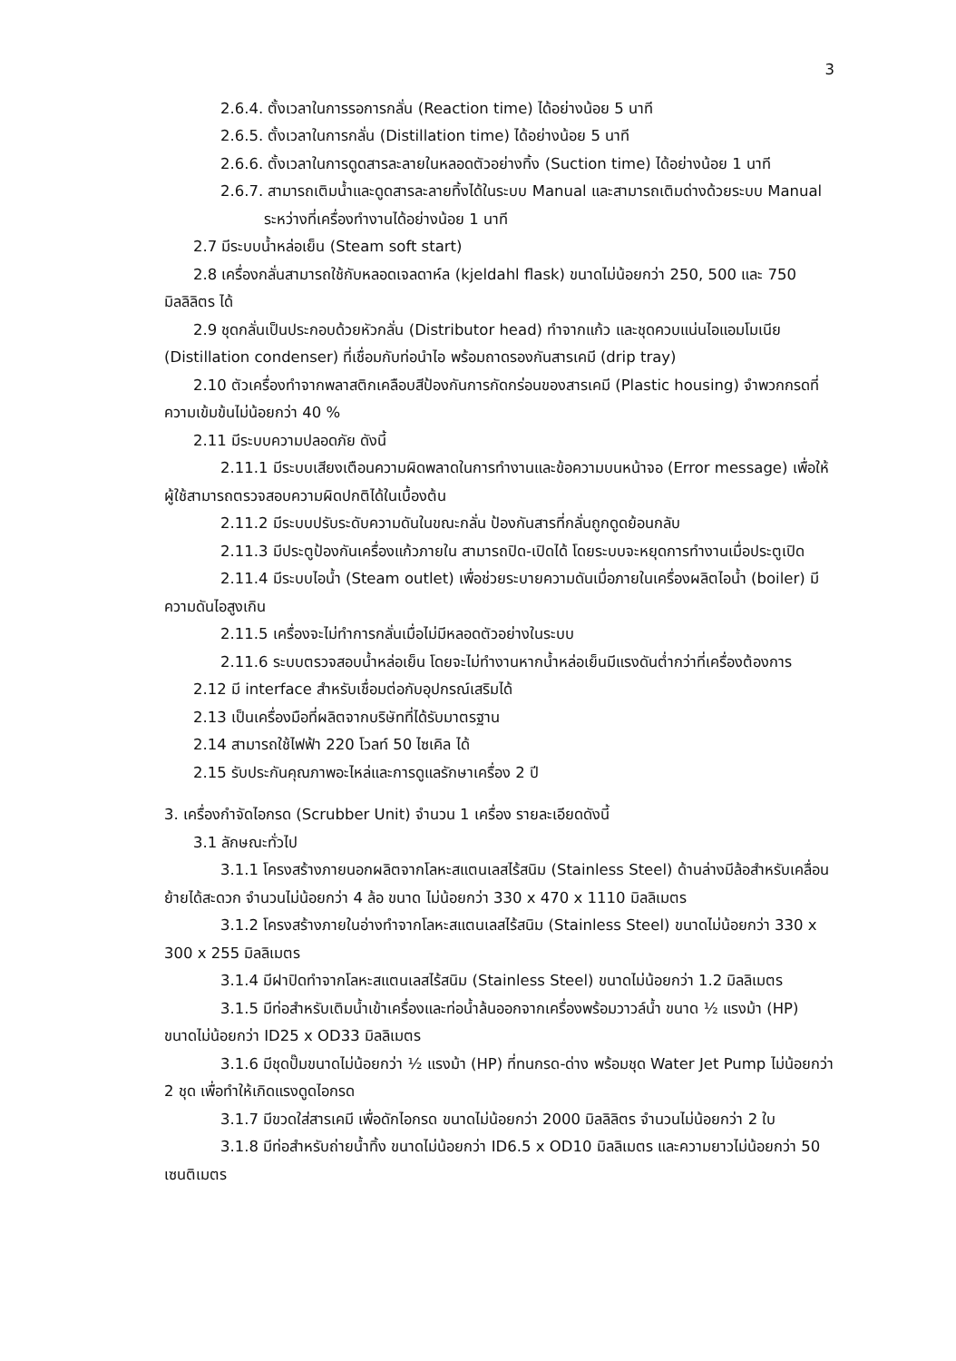3
2.6.4. ตั้งเวลาในการรอการกลั่น (Reaction time) ได้อย่างน้อย 5 นาที
2.6.5. ตั้งเวลาในการกลั่น (Distillation time) ได้อย่างน้อย 5 นาที
2.6.6. ตั้งเวลาในการดูดสารละลายในหลอดตัวอย่างทิ้ง (Suction time) ได้อย่างน้อย 1 นาที
2.6.7. สามารถเติมน้ำและดูดสารละลายทิ้งได้ในระบบ Manual และสามารถเติมด่างด้วยระบบ Manual ระหว่างที่เครื่องทำงานได้อย่างน้อย 1 นาที
2.7 มีระบบน้ำหล่อเย็น (Steam soft start)
2.8 เครื่องกลั่นสามารถใช้กับหลอดเจลดาห์ล (kjeldahl flask) ขนาดไม่น้อยกว่า 250, 500 และ 750 มิลลิลิตร ได้
2.9 ชุดกลั่นเป็นประกอบด้วยหัวกลั่น (Distributor head) ทำจากแก้ว และชุดควบแน่นไอแอมโมเนีย (Distillation condenser) ที่เชื่อมกับท่อนำไอ พร้อมถาดรองกันสารเคมี (drip tray)
2.10 ตัวเครื่องทำจากพลาสติกเคลือบสีป้องกันการกัดกร่อนของสารเคมี (Plastic housing) จำพวกกรดที่ความเข้มข้นไม่น้อยกว่า 40 %
2.11 มีระบบความปลอดภัย ดังนี้
2.11.1 มีระบบเสียงเตือนความผิดพลาดในการทำงานและข้อความบนหน้าจอ (Error message) เพื่อให้ผู้ใช้สามารถตรวจสอบความผิดปกติได้ในเบื้องต้น
2.11.2 มีระบบปรับระดับความดันในขณะกลั่น ป้องกันสารที่กลั่นถูกดูดย้อนกลับ
2.11.3 มีประตูป้องกันเครื่องแก้วภายใน สามารถปิด-เปิดได้ โดยระบบจะหยุดการทำงานเมื่อประตูเปิด
2.11.4 มีระบบไอน้ำ (Steam outlet) เพื่อช่วยระบายความดันเมื่อภายในเครื่องผลิตไอน้ำ (boiler) มีความดันไอสูงเกิน
2.11.5 เครื่องจะไม่ทำการกลั่นเมื่อไม่มีหลอดตัวอย่างในระบบ
2.11.6 ระบบตรวจสอบน้ำหล่อเย็น โดยจะไม่ทำงานหากน้ำหล่อเย็นมีแรงดันต่ำกว่าที่เครื่องต้องการ
2.12 มี interface สำหรับเชื่อมต่อกับอุปกรณ์เสริมได้
2.13 เป็นเครื่องมือที่ผลิตจากบริษัทที่ได้รับมาตรฐาน
2.14 สามารถใช้ไฟฟ้า 220 โวลท์ 50 ไซเคิล ได้
2.15 รับประกันคุณภาพอะไหล่และการดูแลรักษาเครื่อง 2 ปี
3. เครื่องกำจัดไอกรด (Scrubber Unit) จำนวน 1 เครื่อง รายละเอียดดังนี้
3.1 ลักษณะทั่วไป
3.1.1 โครงสร้างภายนอกผลิตจากโลหะสแตนเลสไร้สนิม (Stainless Steel) ด้านล่างมีล้อสำหรับเคลื่อนย้ายได้สะดวก จำนวนไม่น้อยกว่า 4 ล้อ ขนาด ไม่น้อยกว่า 330 x 470 x 1110 มิลลิเมตร
3.1.2 โครงสร้างภายในอ่างทำจากโลหะสแตนเลสไร้สนิม (Stainless Steel) ขนาดไม่น้อยกว่า 330 x 300 x 255 มิลลิเมตร
3.1.4 มีฝาปิดทำจากโลหะสแตนเลสไร้สนิม (Stainless Steel) ขนาดไม่น้อยกว่า 1.2 มิลลิเมตร
3.1.5 มีท่อสำหรับเติมน้ำเข้าเครื่องและท่อน้ำล้นออกจากเครื่องพร้อมวาวล์น้ำ ขนาด ½ แรงม้า (HP) ขนาดไม่น้อยกว่า ID25 x OD33 มิลลิเมตร
3.1.6 มีชุดปั๊มขนาดไม่น้อยกว่า ½ แรงม้า (HP) ที่ทนกรด-ด่าง พร้อมชุด Water Jet Pump ไม่น้อยกว่า 2 ชุด เพื่อทำให้เกิดแรงดูดไอกรด
3.1.7 มีขวดใส่สารเคมี เพื่อดักไอกรด ขนาดไม่น้อยกว่า 2000 มิลลิลิตร จำนวนไม่น้อยกว่า 2 ใบ
3.1.8 มีท่อสำหรับถ่ายน้ำทิ้ง ขนาดไม่น้อยกว่า ID6.5 x OD10 มิลลิเมตร และความยาวไม่น้อยกว่า 50 เซนติเมตร